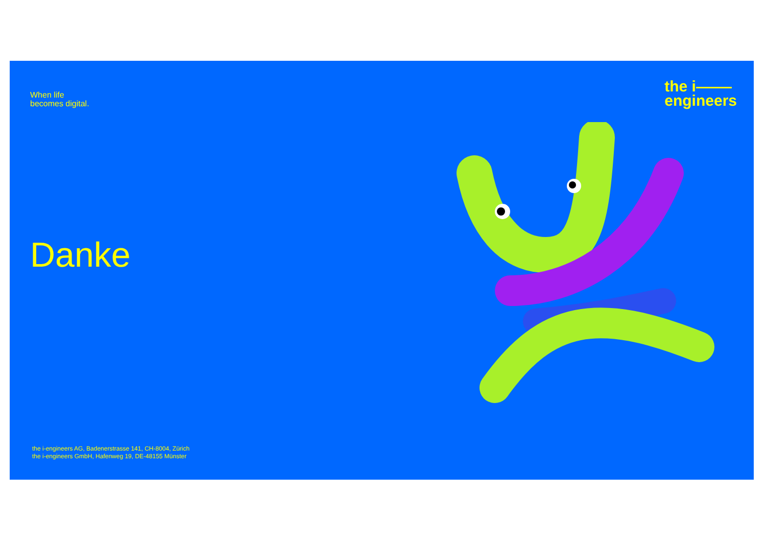When life
becomes digital.
the i
engineers
Danke
the i-engineers AG, Badenerstrasse 141, CH-8004, Zürich
the i-engineers GmbH, Hafenweg 19, DE-48155 Münster